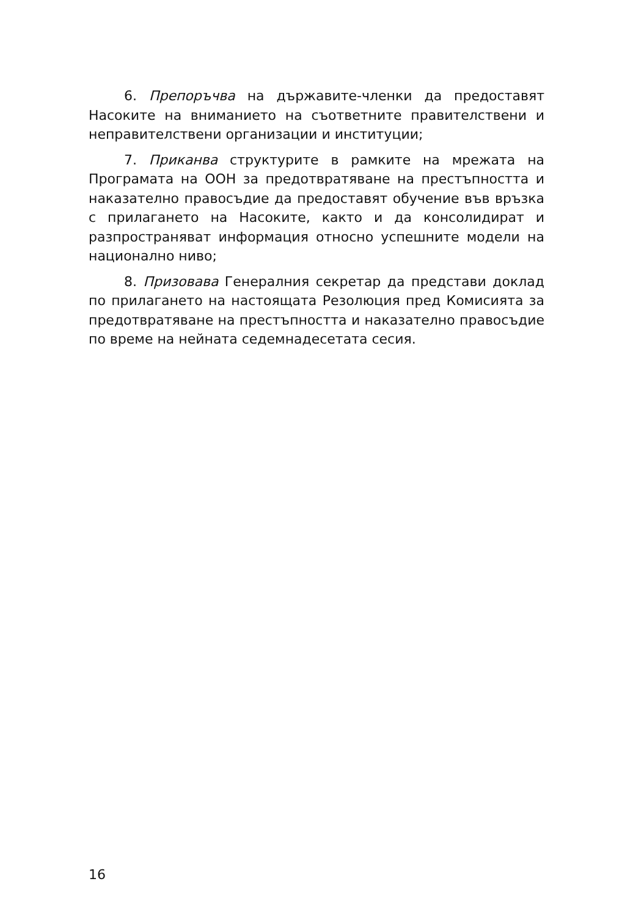6. Препоръчва на държавите-членки да предоставят Насоките на вниманието на съответните правителствени и неправителствени организации и институции;
7. Приканва структурите в рамките на мрежата на Програмата на ООН за предотвратяване на престъпността и наказателно правосъдие да предоставят обучение във връзка с прилагането на Насоките, както и да консолидират и разпространяват информация относно успешните модели на национално ниво;
8. Призовава Генералния секретар да представи доклад по прилагането на настоящата Резолюция пред Комисията за предотвратяване на престъпността и наказателно правосъдие по време на нейната седемнадесетата сесия.
16